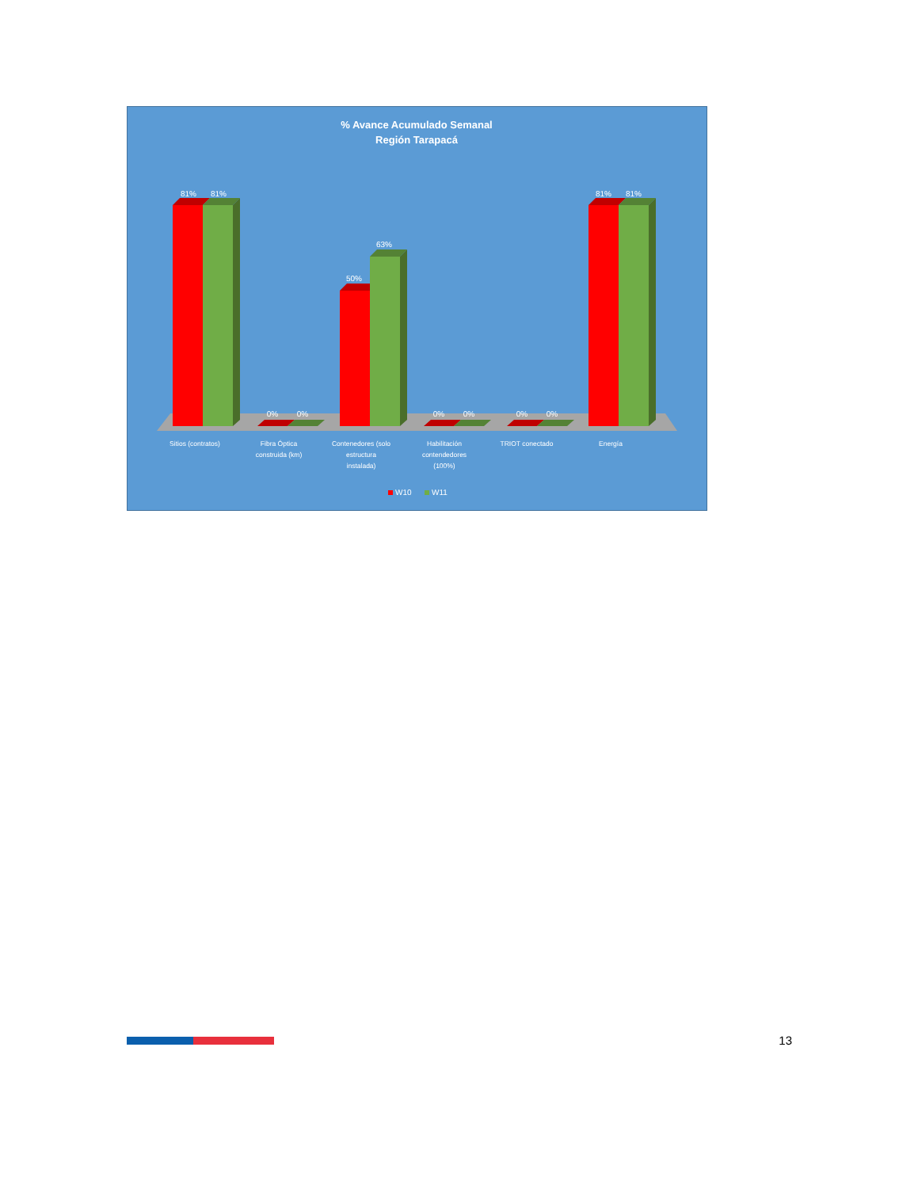% Avance Acumulado Semanal
Región Tarapacá
81%
81%
0%
0%
50%
63%
0%
0%
0%
0%
81%
81%
Sitios (contratos)
Fibra Óptica
construida (km)
Contenedores (solo
estructura
instalada)
Habilitación
contendedores
(100%)
TRIOT conectado
Energía
W10
W11
13